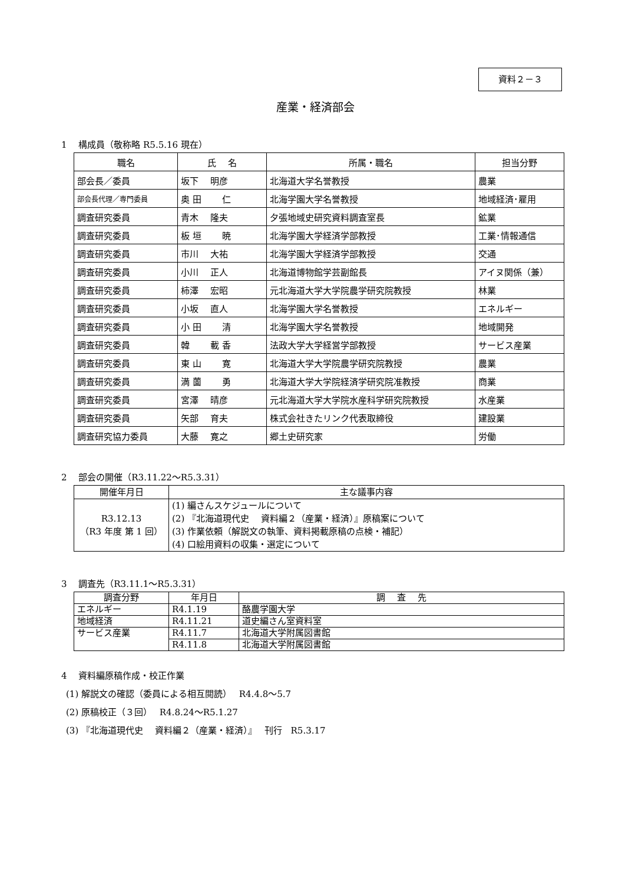資料２－３
産業・経済部会
1　 構成員（敬称略 R5.5.16 現在）
| 職名 | 氏 名 | 所属・職名 | 担当分野 |
| --- | --- | --- | --- |
| 部会長／委員 | 坂下 明彦 | 北海道大学名誉教授 | 農業 |
| 部会長代理／専門委員 | 奥 田 仁 | 北海学園大学名誉教授 | 地域経済･雇用 |
| 調査研究委員 | 青木 隆夫 | 夕張地域史研究資料調査室長 | 鉱業 |
| 調査研究委員 | 板 垣 暁 | 北海学園大学経済学部教授 | 工業･情報通信 |
| 調査研究委員 | 市川 大祐 | 北海学園大学経済学部教授 | 交通 |
| 調査研究委員 | 小川 正人 | 北海道博物館学芸副館長 | アイヌ関係（兼） |
| 調査研究委員 | 柿澤 宏昭 | 元北海道大学大学院農学研究院教授 | 林業 |
| 調査研究委員 | 小坂 直人 | 北海学園大学名誉教授 | エネルギー |
| 調査研究委員 | 小 田 清 | 北海学園大学名誉教授 | 地域開発 |
| 調査研究委員 | 韓 載 香 | 法政大学大学経営学部教授 | サービス産業 |
| 調査研究委員 | 東 山 寛 | 北海道大学大学院農学研究院教授 | 農業 |
| 調査研究委員 | 満 薗 勇 | 北海道大学大学院経済学研究院准教授 | 商業 |
| 調査研究委員 | 宮澤 晴彦 | 元北海道大学大学院水産科学研究院教授 | 水産業 |
| 調査研究委員 | 矢部 育夫 | 株式会社きたリンク代表取締役 | 建設業 |
| 調査研究協力委員 | 大藤 寛之 | 郷土史研究家 | 労働 |
2　 部会の開催（R3.11.22～R5.3.31）
| 開催年月日 | 主な議事内容 |
| --- | --- |
| R3.12.13 （R3 年度 第 1 回） | (1) 編さんスケジュールについて (2) 『北海道現代史 資料編２（産業・経済）』原稿案について (3) 作業依頼（解説文の執筆、資料掲載原稿の点検・補記） (4) 口絵用資料の収集・選定について |
3　 調査先（R3.11.1～R5.3.31）
| 調査分野 | 年月日 | 調 査 先 |
| --- | --- | --- |
| エネルギー | R4.1.19 | 酪農学園大学 |
| 地域経済 | R4.11.21 | 道史編さん室資料室 |
| サービス産業 | R4.11.7 | 北海道大学附属図書館 |
| | R4.11.8 | 北海道大学附属図書館 |
4　 資料編原稿作成・校正作業
(1) 解説文の確認（委員による相互閲読）　 R4.4.8～5.7
(2) 原稿校正（３回）　 R4.8.24～R5.1.27
(3) 『北海道現代史　 資料編２（産業・経済）』　 刊行　R5.3.17